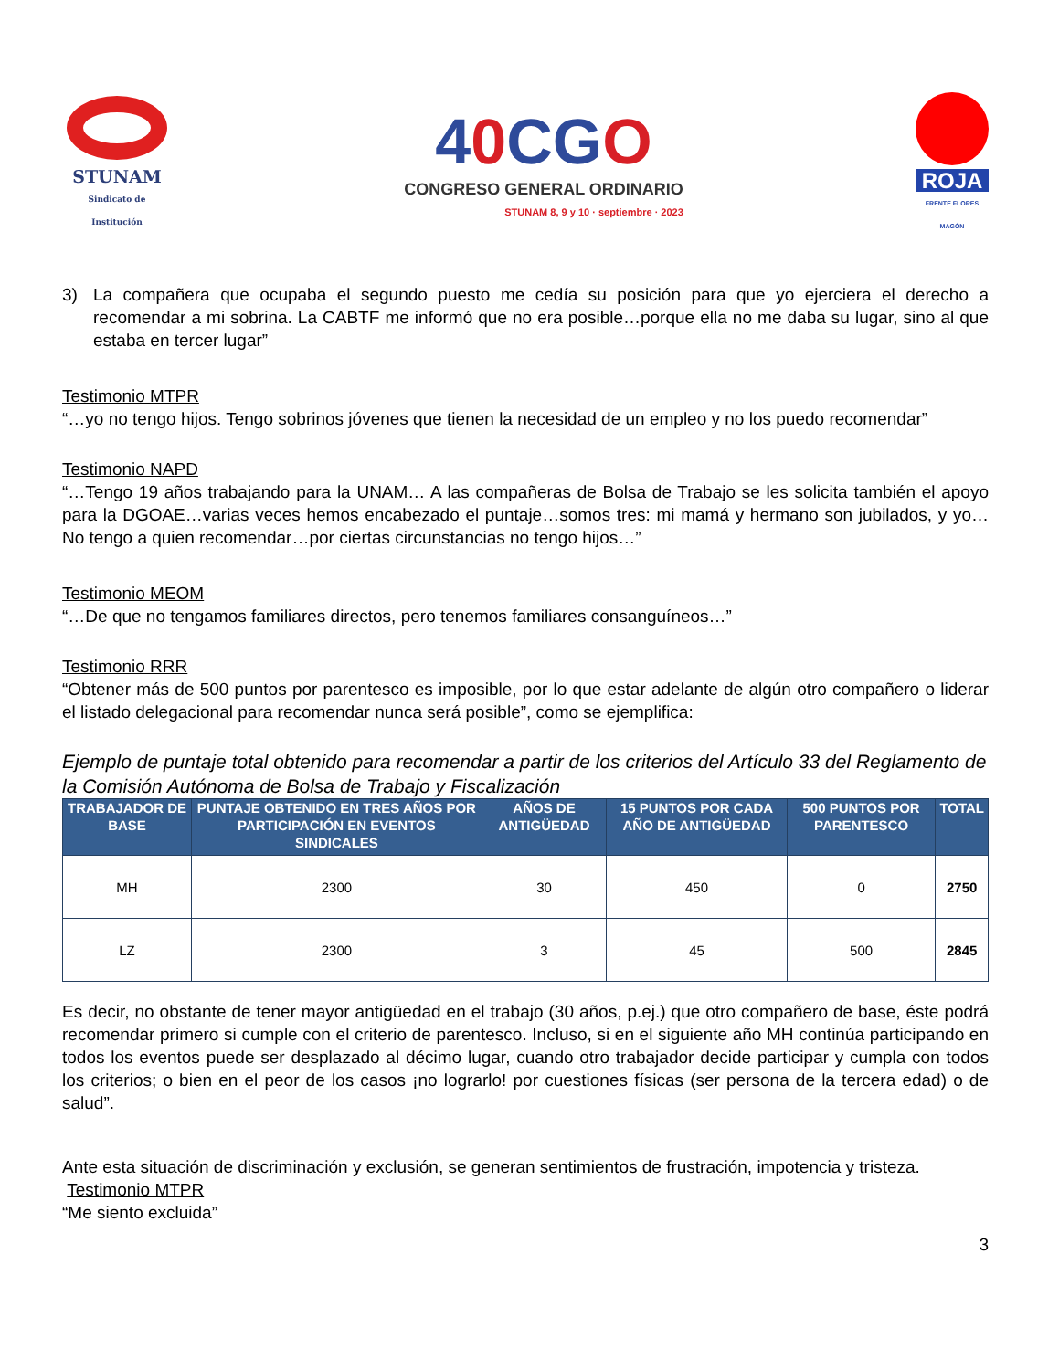STUNAM
Sindicato de Institución
40 CGO
CONGRESO GENERAL ORDINARIO
STUNAM 8, 9 y 10 · septiembre · 2023
ROJA
FRENTE FLORES MAGÓN
3) La compañera que ocupaba el segundo puesto me cedía su posición para que yo ejerciera el derecho a recomendar a mi sobrina. La CABTF me informó que no era posible…porque ella no me daba su lugar, sino al que estaba en tercer lugar”
Testimonio MTPR
“…yo no tengo hijos. Tengo sobrinos jóvenes que tienen la necesidad de un empleo y no los puedo recomendar”
Testimonio NAPD
“…Tengo 19 años trabajando para la UNAM… A las compañeras de Bolsa de Trabajo se les solicita también el apoyo para la DGOAE…varias veces hemos encabezado el puntaje…somos tres: mi mamá y hermano son jubilados, y yo…No tengo a quien recomendar…por ciertas circunstancias no tengo hijos…”
Testimonio MEOM
“…De que no tengamos familiares directos, pero tenemos familiares consanguíneos…”
Testimonio RRR
“Obtener más de 500 puntos por parentesco es imposible, por lo que estar adelante de algún otro compañero o liderar el listado delegacional para recomendar nunca será posible”, como se ejemplifica:
Ejemplo de puntaje total obtenido para recomendar a partir de los criterios del Artículo 33 del Reglamento de la Comisión Autónoma de Bolsa de Trabajo y Fiscalización
| TRABAJADOR DE BASE | PUNTAJE OBTENIDO EN TRES AÑOS POR PARTICIPACIÓN EN EVENTOS SINDICALES | AÑOS DE ANTIGÜEDAD | 15 PUNTOS POR CADA AÑO DE ANTIGÜEDAD | 500 PUNTOS POR PARENTESCO | TOTAL |
| --- | --- | --- | --- | --- | --- |
| MH | 2300 | 30 | 450 | 0 | 2750 |
| LZ | 2300 | 3 | 45 | 500 | 2845 |
Es decir, no obstante de tener mayor antigüedad en el trabajo (30 años, p.ej.) que otro compañero de base, éste podrá recomendar primero si cumple con el criterio de parentesco. Incluso, si en el siguiente año MH continúa participando en todos los eventos puede ser desplazado al décimo lugar, cuando otro trabajador decide participar y cumpla con todos los criterios; o bien en el peor de los casos ¡no lograrlo! por cuestiones físicas (ser persona de la tercera edad) o de salud”.
Ante esta situación de discriminación y exclusión, se generan sentimientos de frustración, impotencia y tristeza.
Testimonio MTPR
“Me siento excluida”
3